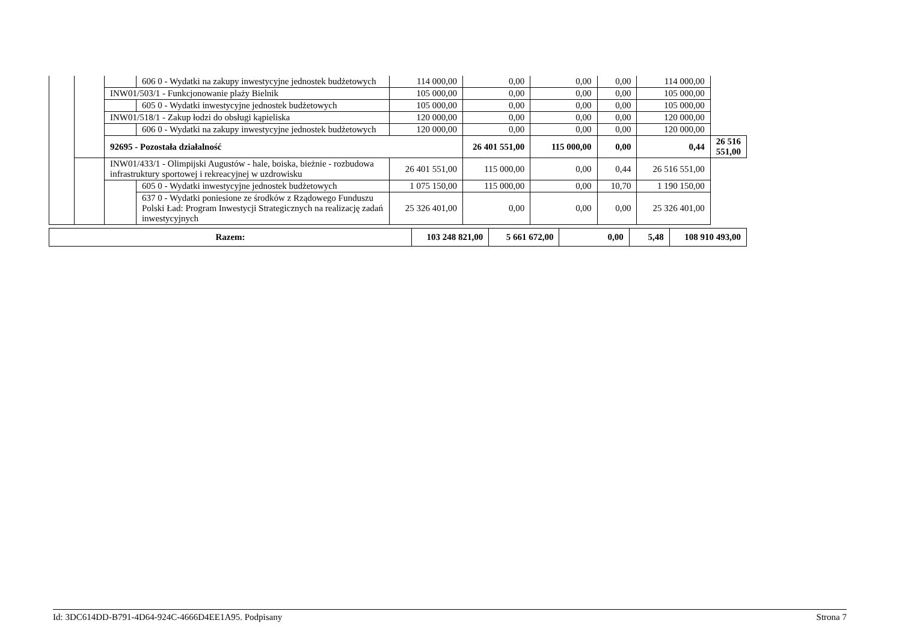| | | | 606 0 - Wydatki na zakupy inwestycyjne jednostek budżetowych | 114 000,00 | 0,00 | 0,00 | 0,00 | 114 000,00 | |
| | | INW01/503/1 - Funkcjonowanie plaży Bielnik | | 105 000,00 | 0,00 | 0,00 | 0,00 | 105 000,00 | |
| | | | 605 0 - Wydatki inwestycyjne jednostek budżetowych | 105 000,00 | 0,00 | 0,00 | 0,00 | 105 000,00 | |
| | | INW01/518/1 - Zakup łodzi do obsługi kąpieliska | | 120 000,00 | 0,00 | 0,00 | 0,00 | 120 000,00 | |
| | | | 606 0 - Wydatki na zakupy inwestycyjne jednostek budżetowych | 120 000,00 | 0,00 | 0,00 | 0,00 | 120 000,00 | |
| | | 92695 - Pozostała działalność | | | 26 401 551,00 | 115 000,00 | 0,00 | 0,44 | 26 516 551,00 |
| | | INW01/433/1 - Olimpijski Augustów - hale, boiska, bieżnie - rozbudowa infrastruktury sportowej i rekreacyjnej w uzdrowisku | | 26 401 551,00 | 115 000,00 | 0,00 | 0,44 | 26 516 551,00 | |
| | | | 605 0 - Wydatki inwestycyjne jednostek budżetowych | 1 075 150,00 | 115 000,00 | 0,00 | 10,70 | 1 190 150,00 | |
| | | | 637 0 - Wydatki poniesione ze środków z Rządowego Funduszu Polski Ład: Program Inwestycji Strategicznych na realizację zadań inwestycyjnych | 25 326 401,00 | 0,00 | 0,00 | 0,00 | 25 326 401,00 | |
| Razem: | 103 248 821,00 | 5 661 672,00 | 0,00 | 5,48 | 108 910 493,00 |
Id: 3DC614DD-B791-4D64-924C-4666D4EE1A95. Podpisany Strona 7